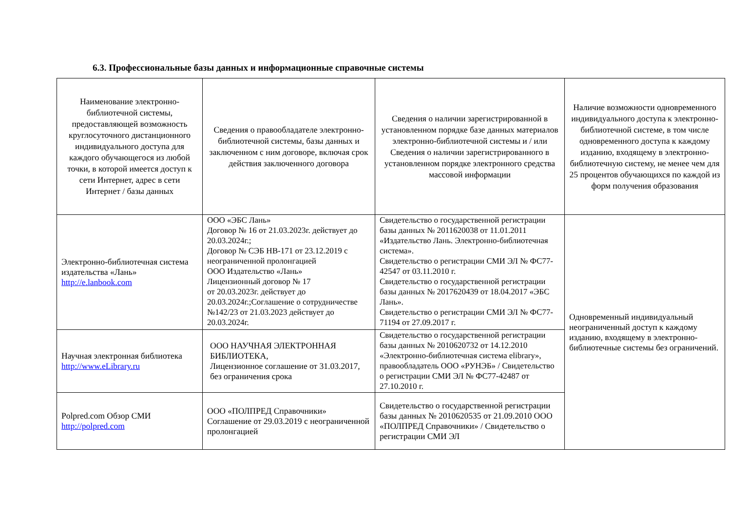6.3. Профессиональные базы данных и информационные справочные системы
| Наименование электронно-библиотечной системы, предоставляющей возможность круглосуточного дистанционного индивидуального доступа для каждого обучающегося из любой точки, в которой имеется доступ к сети Интернет, адрес в сети Интернет / базы данных | Сведения о правообладателе электронно-библиотечной системы, базы данных и заключенном с ним договоре, включая срок действия заключенного договора | Сведения о наличии зарегистрированной в установленном порядке базе данных материалов электронно-библиотечной системы и / или Сведения о наличии зарегистрированного в установленном порядке электронного средства массовой информации | Наличие возможности одновременного индивидуального доступа к электронно-библиотечной системе, в том числе одновременного доступа к каждому изданию, входящему в электронно-библиотечную систему, не менее чем для 25 процентов обучающихся по каждой из форм получения образования |
| --- | --- | --- | --- |
| Электронно-библиотечная система издательства «Лань» http://e.lanbook.com | ООО «ЭБС Лань» Договор № 16 от 21.03.2023г. действует до 20.03.2024г.; Договор № СЭБ НВ-171 от 23.12.2019 с неограниченной пролонгацией ООО Издательство «Лань» Лицензионный договор № 17 от 20.03.2023г. действует до 20.03.2024г.;Соглашение о сотрудничестве №142/23 от 21.03.2023 действует до 20.03.2024г. | Свидетельство о государственной регистрации базы данных № 2011620038 от 11.01.2011 «Издательство Лань. Электронно-библиотечная система». Свидетельство о регистрации СМИ ЭЛ № ФС77-42547 от 03.11.2010 г. Свидетельство о государственной регистрации базы данных № 2017620439 от 18.04.2017 «ЭБС Лань». Свидетельство о регистрации СМИ ЭЛ № ФС77-71194 от 27.09.2017 г. | Одновременный индивидуальный неограниченный доступ к каждому изданию, входящему в электронно-библиотечные системы без ограничений. |
| Научная электронная библиотека http://www.eLibrary.ru | ООО НАУЧНАЯ ЭЛЕКТРОННАЯ БИБЛИОТЕКА, Лицензионное соглашение от 31.03.2017, без ограничения срока | Свидетельство о государственной регистрации базы данных № 2010620732 от 14.12.2010 «Электронно-библиотечная система elibrary», правообладатель ООО «РУНЭБ» / Свидетельство о регистрации СМИ ЭЛ № ФС77-42487 от 27.10.2010 г. | |
| Polpred.com Обзор СМИ http://polpred.com | ООО «ПОЛПРЕД Справочники» Соглашение от 29.03.2019 с неограниченной пролонгацией | Свидетельство о государственной регистрации базы данных № 2010620535 от 21.09.2010 ООО «ПОЛПРЕД Справочники» / Свидетельство о регистрации СМИ ЭЛ | |